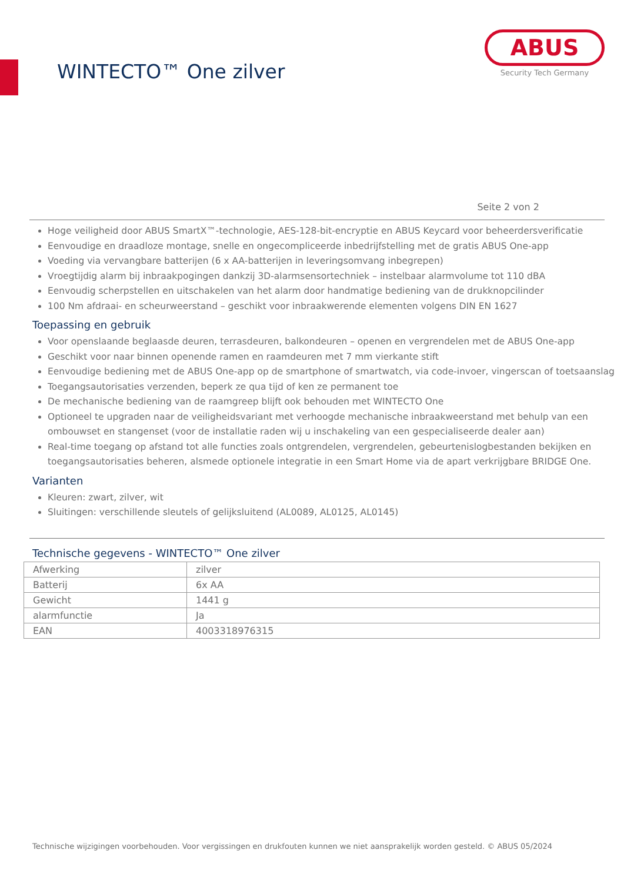WINTECTO™ One zilver
ABUS
Security Tech Germany
Seite 2 von 2
Hoge veiligheid door ABUS SmartX™-technologie, AES-128-bit-encryptie en ABUS Keycard voor beheerdersverificatie
Eenvoudige en draadloze montage, snelle en ongecompliceerde inbedrijfstelling met de gratis ABUS One-app
Voeding via vervangbare batterijen (6 x AA-batterijen in leveringsomvang inbegrepen)
Vroegtijdig alarm bij inbraakpogingen dankzij 3D-alarmsensortechniek – instelbaar alarmvolume tot 110 dBA
Eenvoudig scherpstellen en uitschakelen van het alarm door handmatige bediening van de drukknopcilinder
100 Nm afdraai- en scheurweerstand – geschikt voor inbraakwerende elementen volgens DIN EN 1627
Toepassing en gebruik
Voor openslaande beglaasde deuren, terrasdeuren, balkondeuren – openen en vergrendelen met de ABUS One-app
Geschikt voor naar binnen openende ramen en raamdeuren met 7 mm vierkante stift
Eenvoudige bediening met de ABUS One-app op de smartphone of smartwatch, via code-invoer, vingerscan of toetsaanslag
Toegangsautorisaties verzenden, beperk ze qua tijd of ken ze permanent toe
De mechanische bediening van de raamgreep blijft ook behouden met WINTECTO One
Optioneel te upgraden naar de veiligheidsvariant met verhoogde mechanische inbraakweerstand met behulp van een ombouwset en stangenset (voor de installatie raden wij u inschakeling van een gespecialiseerde dealer aan)
Real-time toegang op afstand tot alle functies zoals ontgrendelen, vergrendelen, gebeurtenislogbestanden bekijken en toegangsautorisaties beheren, alsmede optionele integratie in een Smart Home via de apart verkrijgbare BRIDGE One.
Varianten
Kleuren: zwart, zilver, wit
Sluitingen: verschillende sleutels of gelijksluitend (AL0089, AL0125, AL0145)
Technische gegevens - WINTECTO™ One zilver
| Afwerking | zilver |
| Batterij | 6x AA |
| Gewicht | 1441 g |
| alarmfunctie | Ja |
| EAN | 4003318976315 |
Technische wijzigingen voorbehouden. Voor vergissingen en drukfouten kunnen we niet aansprakelijk worden gesteld. © ABUS 05/2024